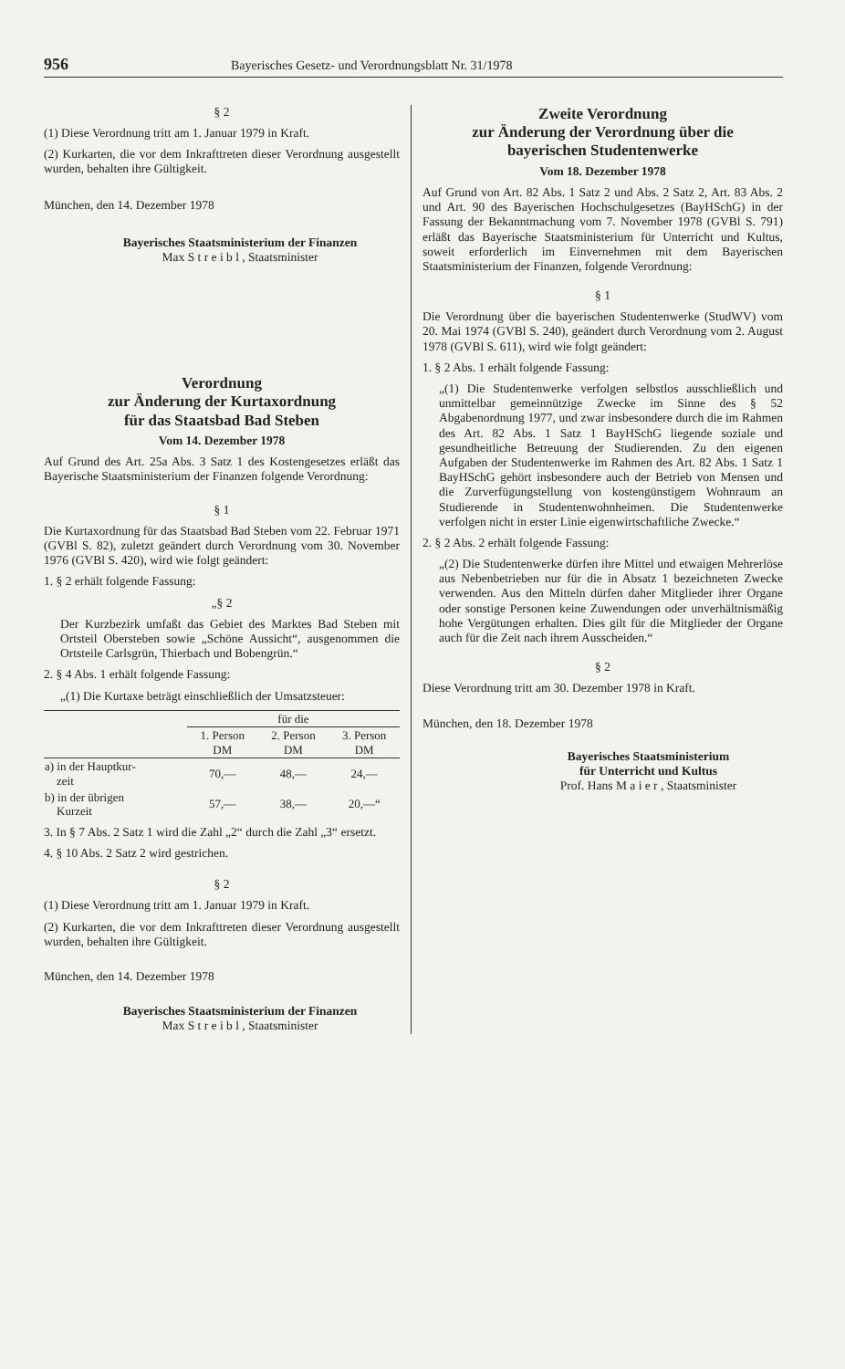956 Bayerisches Gesetz- und Verordnungsblatt Nr. 31/1978
§ 2
(1) Diese Verordnung tritt am 1. Januar 1979 in Kraft.
(2) Kurkarten, die vor dem Inkrafttreten dieser Verordnung ausgestellt wurden, behalten ihre Gültigkeit.
München, den 14. Dezember 1978
Bayerisches Staatsministerium der Finanzen
Max S t r e i b l , Staatsminister
Verordnung
zur Änderung der Kurtaxordnung
für das Staatsbad Bad Steben
Vom 14. Dezember 1978
Auf Grund des Art. 25a Abs. 3 Satz 1 des Kostengesetzes erläßt das Bayerische Staatsministerium der Finanzen folgende Verordnung:
§ 1
Die Kurtaxordnung für das Staatsbad Bad Steben vom 22. Februar 1971 (GVBl S. 82), zuletzt geändert durch Verordnung vom 30. November 1976 (GVBl S. 420), wird wie folgt geändert:
1. § 2 erhält folgende Fassung:
„§ 2
Der Kurzbezirk umfaßt das Gebiet des Marktes Bad Steben mit Ortsteil Obersteben sowie „Schöne Aussicht“, ausgenommen die Ortsteile Carlsgrün, Thierbach und Bobengrün.“
2. § 4 Abs. 1 erhält folgende Fassung:
„(1) Die Kurtaxe beträgt einschließlich der Umsatzsteuer:
| | für die | | |
| --- | --- | --- | --- |
| | 1. Person DM | 2. Person DM | 3. Person DM |
| a) in der Hauptkur- zeit | 70,— | 48,— | 24,— |
| b) in der übrigen Kurzeit | 57,— | 38,— | 20,—“ |
3. In § 7 Abs. 2 Satz 1 wird die Zahl „2“ durch die Zahl „3“ ersetzt.
4. § 10 Abs. 2 Satz 2 wird gestrichen.
§ 2
(1) Diese Verordnung tritt am 1. Januar 1979 in Kraft.
(2) Kurkarten, die vor dem Inkrafttreten dieser Verordnung ausgestellt wurden, behalten ihre Gültigkeit.
München, den 14. Dezember 1978
Bayerisches Staatsministerium der Finanzen
Max S t r e i b l , Staatsminister
Zweite Verordnung
zur Änderung der Verordnung über die
bayerischen Studentenwerke
Vom 18. Dezember 1978
Auf Grund von Art. 82 Abs. 1 Satz 2 und Abs. 2 Satz 2, Art. 83 Abs. 2 und Art. 90 des Bayerischen Hochschulgesetzes (BayHSchG) in der Fassung der Bekanntmachung vom 7. November 1978 (GVBl S. 791) erläßt das Bayerische Staatsministerium für Unterricht und Kultus, soweit erforderlich im Einvernehmen mit dem Bayerischen Staatsministerium der Finanzen, folgende Verordnung:
§ 1
Die Verordnung über die bayerischen Studentenwerke (StudWV) vom 20. Mai 1974 (GVBl S. 240), geändert durch Verordnung vom 2. August 1978 (GVBl S. 611), wird wie folgt geändert:
1. § 2 Abs. 1 erhält folgende Fassung:
„(1) Die Studentenwerke verfolgen selbstlos ausschließlich und unmittelbar gemeinnützige Zwecke im Sinne des § 52 Abgabenordnung 1977, und zwar insbesondere durch die im Rahmen des Art. 82 Abs. 1 Satz 1 BayHSchG liegende soziale und gesundheitliche Betreuung der Studierenden. Zu den eigenen Aufgaben der Studentenwerke im Rahmen des Art. 82 Abs. 1 Satz 1 BayHSchG gehört insbesondere auch der Betrieb von Mensen und die Zurverfügungstellung von kostengünstigem Wohnraum an Studierende in Studentenwohnheimen. Die Studentenwerke verfolgen nicht in erster Linie eigenwirtschaftliche Zwecke.“
2. § 2 Abs. 2 erhält folgende Fassung:
„(2) Die Studentenwerke dürfen ihre Mittel und etwaigen Mehrerlöse aus Nebenbetrieben nur für die in Absatz 1 bezeichneten Zwecke verwenden. Aus den Mitteln dürfen daher Mitglieder ihrer Organe oder sonstige Personen keine Zuwendungen oder unverhältnismäßig hohe Vergütungen erhalten. Dies gilt für die Mitglieder der Organe auch für die Zeit nach ihrem Ausscheiden.“
§ 2
Diese Verordnung tritt am 30. Dezember 1978 in Kraft.
München, den 18. Dezember 1978
Bayerisches Staatsministerium
für Unterricht und Kultus
Prof. Hans M a i e r , Staatsminister